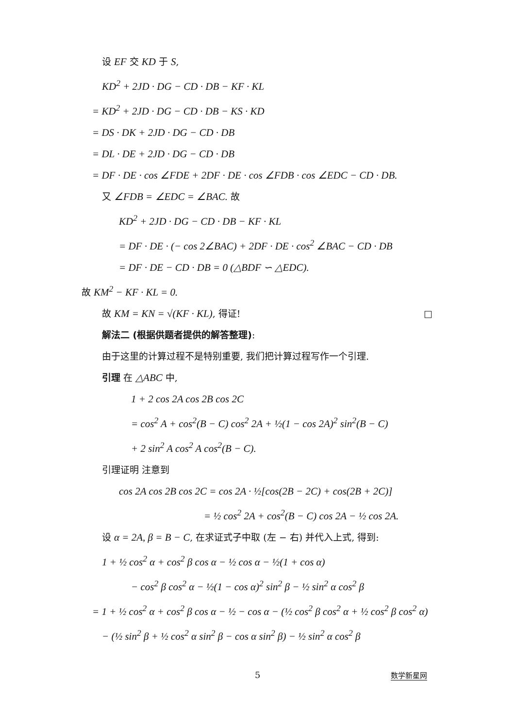设 EF 交 KD 于 S,
KD<sup>2</sup> + 2JD · DG − CD · DB − KF · KL
= KD<sup>2</sup> + 2JD · DG − CD · DB − KS · KD
= DS · DK + 2JD · DG − CD · DB
= DL · DE + 2JD · DG − CD · DB
= DF · DE · cos ∠FDE + 2DF · DE · cos ∠FDB · cos ∠EDC − CD · DB.
又 ∠FDB = ∠EDC = ∠BAC. 故
KD<sup>2</sup> + 2JD · DG − CD · DB − KF · KL
= DF · DE · (− cos 2∠BAC) + 2DF · DE · cos<sup>2</sup> ∠BAC − CD · DB
= DF · DE − CD · DB = 0 (△BDF ∽ △EDC).
故 KM<sup>2</sup> − KF · KL = 0.
故 KM = KN = √(KF · KL), 得证! □
解法二 (根据供题者提供的解答整理):
由于这里的计算过程不是特别重要, 我们把计算过程写作一个引理.
引理 在 △ABC 中,
1 + 2 cos 2A cos 2B cos 2C
= cos<sup>2</sup> A + cos<sup>2</sup>(B − C) cos<sup>2</sup> 2A + ½(1 − cos 2A)<sup>2</sup> sin<sup>2</sup>(B − C)
+ 2 sin<sup>2</sup> A cos<sup>2</sup> A cos<sup>2</sup>(B − C).
引理证明 注意到
cos 2A cos 2B cos 2C = cos 2A · ½[cos(2B − 2C) + cos(2B + 2C)]
= ½ cos<sup>2</sup> 2A + cos<sup>2</sup>(B − C) cos 2A − ½ cos 2A.
设 α = 2A, β = B − C, 在求证式子中取 (左 − 右) 并代入上式, 得到:
1 + ½ cos<sup>2</sup> α + cos<sup>2</sup> β cos α − ½ cos α − ½(1 + cos α)
− cos<sup>2</sup> β cos<sup>2</sup> α − ½(1 − cos α)<sup>2</sup> sin<sup>2</sup> β − ½ sin<sup>2</sup> α cos<sup>2</sup> β
= 1 + ½ cos<sup>2</sup> α + cos<sup>2</sup> β cos α − ½ − cos α − (½ cos<sup>2</sup> β cos<sup>2</sup> α + ½ cos<sup>2</sup> β cos<sup>2</sup> α)
− (½ sin<sup>2</sup> β + ½ cos<sup>2</sup> α sin<sup>2</sup> β − cos α sin<sup>2</sup> β) − ½ sin<sup>2</sup> α cos<sup>2</sup> β
5 数学新星网